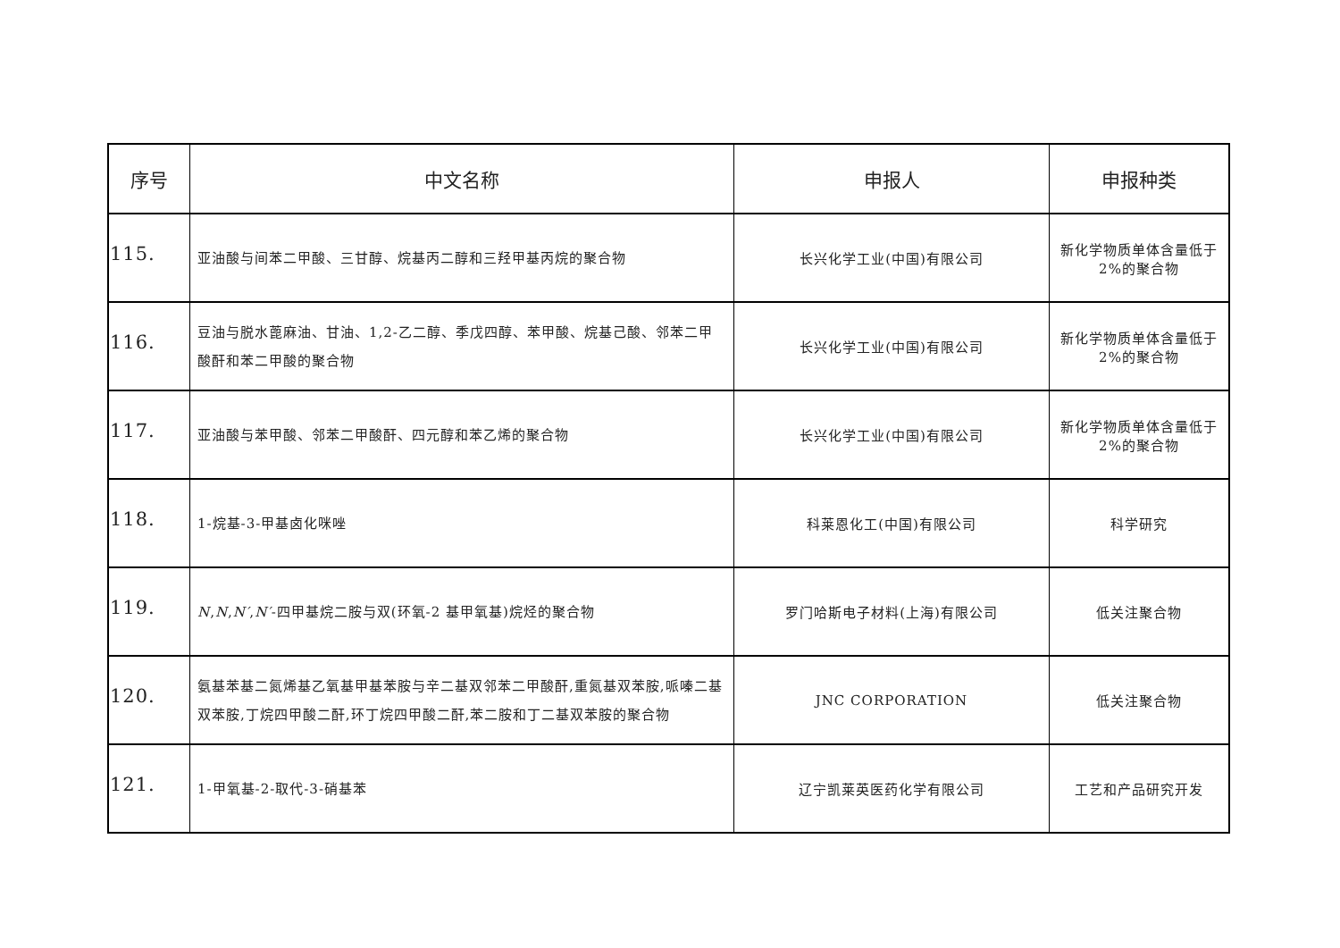| 序号 | 中文名称 | 申报人 | 申报种类 |
| --- | --- | --- | --- |
| 115. | 亚油酸与间苯二甲酸、三甘醇、烷基丙二醇和三羟甲基丙烷的聚合物 | 长兴化学工业(中国)有限公司 | 新化学物质单体含量低于 2%的聚合物 |
| 116. | 豆油与脱水蓖麻油、甘油、1,2-乙二醇、季戊四醇、苯甲酸、烷基己酸、邻苯二甲酸酐和苯二甲酸的聚合物 | 长兴化学工业(中国)有限公司 | 新化学物质单体含量低于 2%的聚合物 |
| 117. | 亚油酸与苯甲酸、邻苯二甲酸酐、四元醇和苯乙烯的聚合物 | 长兴化学工业(中国)有限公司 | 新化学物质单体含量低于 2%的聚合物 |
| 118. | 1-烷基-3-甲基卤化咪唑 | 科莱恩化工(中国)有限公司 | 科学研究 |
| 119. | N , N , N′ , N′ -四甲基烷二胺与双(环氧-2 基甲氧基)烷烃的聚合物 | 罗门哈斯电子材料(上海)有限公司 | 低关注聚合物 |
| 120. | 氨基苯基二氮烯基乙氧基甲基苯胺与辛二基双邻苯二甲酸酐,重氮基双苯胺,哌嗪二基双苯胺,丁烷四甲酸二酐,环丁烷四甲酸二酐,苯二胺和丁二基双苯胺的聚合物 | JNC CORPORATION | 低关注聚合物 |
| 121. | 1-甲氧基-2-取代-3-硝基苯 | 辽宁凯莱英医药化学有限公司 | 工艺和产品研究开发 |